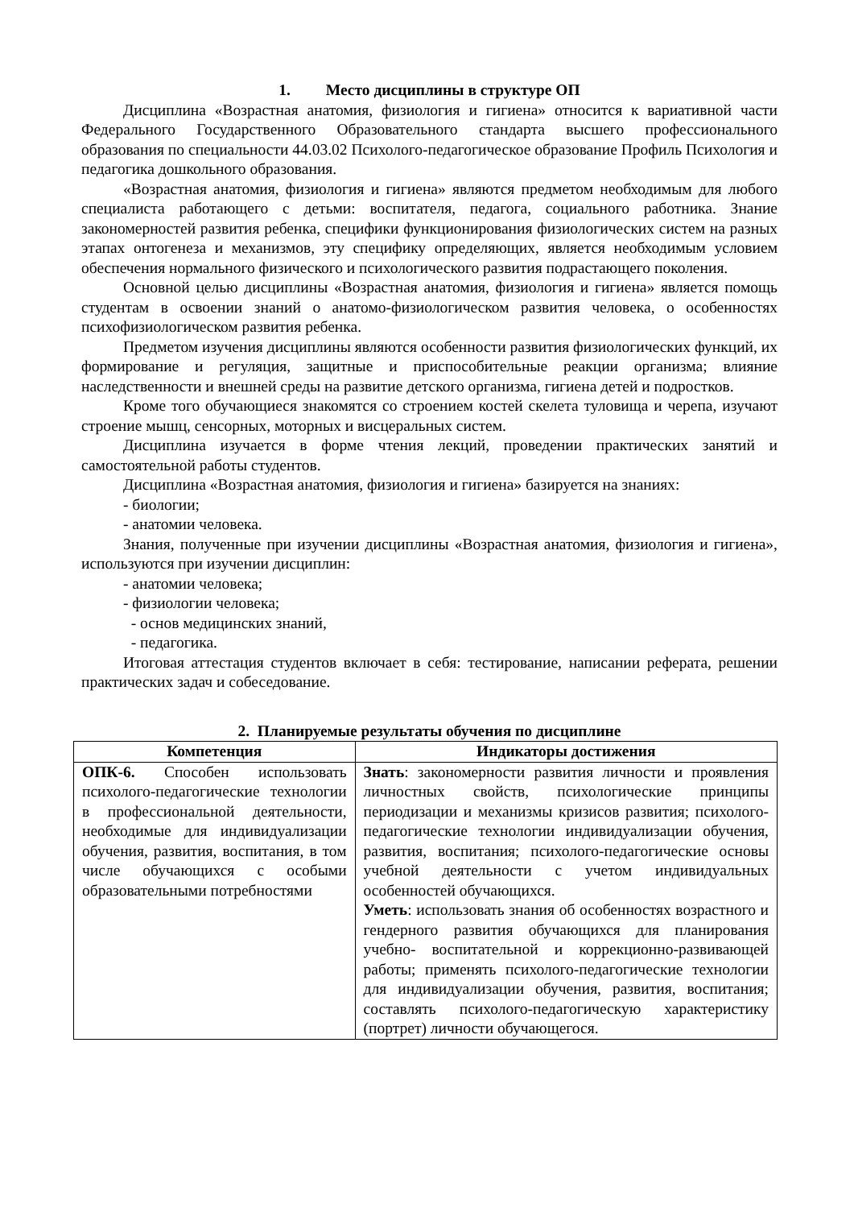1. Место дисциплины в структуре ОП
Дисциплина «Возрастная анатомия, физиология и гигиена» относится к вариативной части Федерального Государственного Образовательного стандарта высшего профессионального образования по специальности 44.03.02 Психолого-педагогическое образование Профиль Психология и педагогика дошкольного образования.
«Возрастная анатомия, физиология и гигиена» являются предметом необходимым для любого специалиста работающего с детьми: воспитателя, педагога, социального работника. Знание закономерностей развития ребенка, специфики функционирования физиологических систем на разных этапах онтогенеза и механизмов, эту специфику определяющих, является необходимым условием обеспечения нормального физического и психологического развития подрастающего поколения.
Основной целью дисциплины «Возрастная анатомия, физиология и гигиена» является помощь студентам в освоении знаний о анатомо-физиологическом развития человека, о особенностях психофизиологическом развития ребенка.
Предметом изучения дисциплины являются особенности развития физиологических функций, их формирование и регуляция, защитные и приспособительные реакции организма; влияние наследственности и внешней среды на развитие детского организма, гигиена детей и подростков.
Кроме того обучающиеся знакомятся со строением костей скелета туловища и черепа, изучают строение мышц, сенсорных, моторных и висцеральных систем.
Дисциплина изучается в форме чтения лекций, проведении практических занятий и самостоятельной работы студентов.
Дисциплина «Возрастная анатомия, физиология и гигиена» базируется на знаниях:
- биологии;
- анатомии человека.
Знания, полученные при изучении дисциплины «Возрастная анатомия, физиология и гигиена», используются при изучении дисциплин:
- анатомии человека;
- физиологии человека;
- основ медицинских знаний,
- педагогика.
Итоговая аттестация студентов включает в себя: тестирование, написании реферата, решении практических задач и собеседование.
2. Планируемые результаты обучения по дисциплине
| Компетенция | Индикаторы достижения |
| --- | --- |
| ОПК-6. Способен использовать психолого-педагогические технологии в профессиональной деятельности, необходимые для индивидуализации обучения, развития, воспитания, в том числе обучающихся с особыми образовательными потребностями | Знать : закономерности развития личности и проявления личностных свойств, психологические принципы периодизации и механизмы кризисов развития; психолого-педагогические технологии индивидуализации обучения, развития, воспитания; психолого-педагогические основы учебной деятельности с учетом индивидуальных особенностей обучающихся. Уметь : использовать знания об особенностях возрастного и гендерного развития обучающихся для планирования учебно- воспитательной и коррекционно-развивающей работы; применять психолого-педагогические технологии для индивидуализации обучения, развития, воспитания; составлять психолого-педагогическую характеристику (портрет) личности обучающегося. |